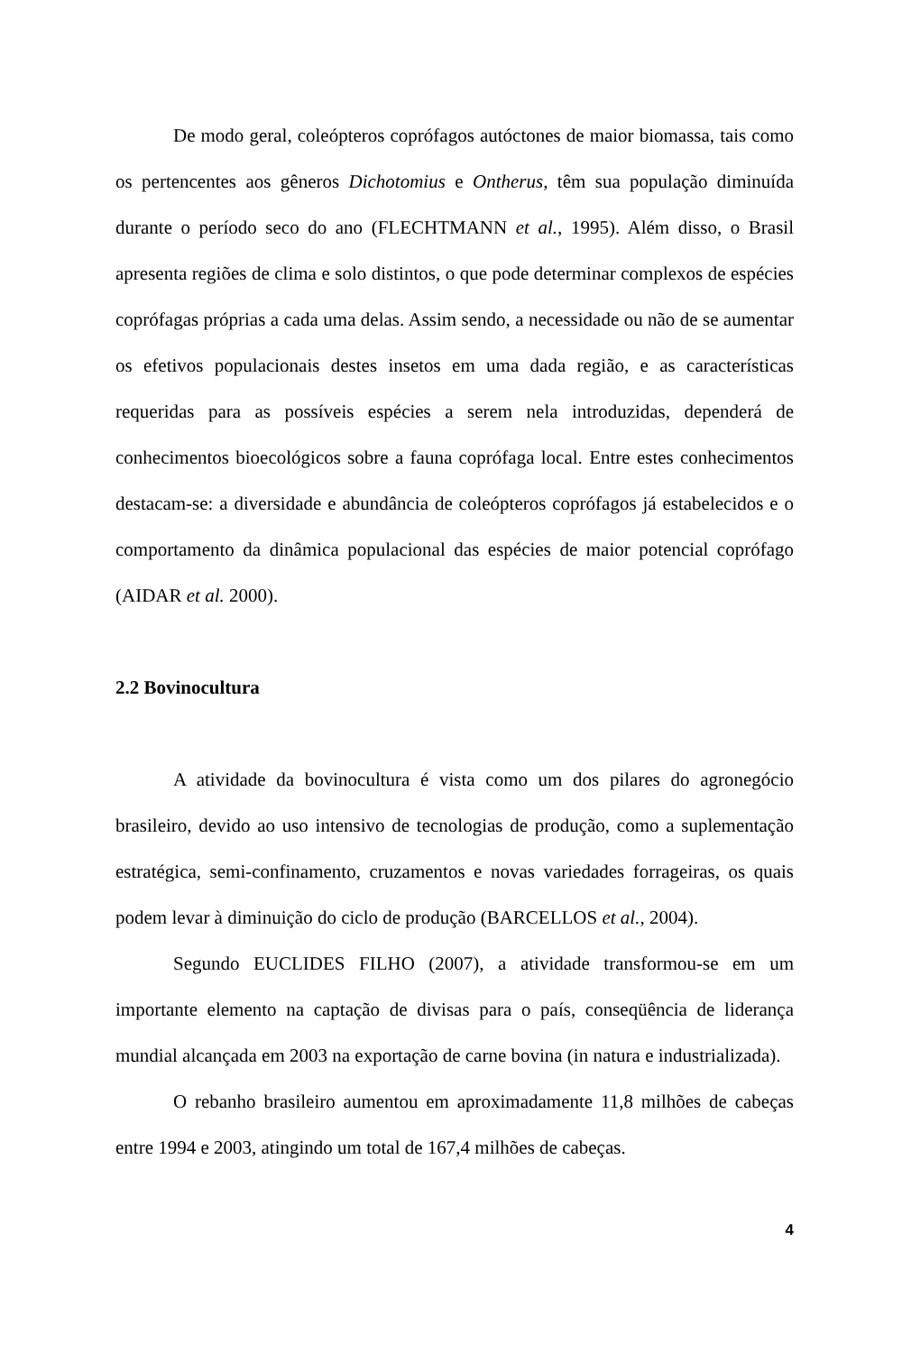De modo geral, coleópteros coprófagos autóctones de maior biomassa, tais como os pertencentes aos gêneros Dichotomius e Ontherus, têm sua população diminuída durante o período seco do ano (FLECHTMANN et al., 1995). Além disso, o Brasil apresenta regiões de clima e solo distintos, o que pode determinar complexos de espécies coprófagas próprias a cada uma delas. Assim sendo, a necessidade ou não de se aumentar os efetivos populacionais destes insetos em uma dada região, e as características requeridas para as possíveis espécies a serem nela introduzidas, dependerá de conhecimentos bioecológicos sobre a fauna coprófaga local. Entre estes conhecimentos destacam-se: a diversidade e abundância de coleópteros coprófagos já estabelecidos e o comportamento da dinâmica populacional das espécies de maior potencial coprófago (AIDAR et al. 2000).
2.2 Bovinocultura
A atividade da bovinocultura é vista como um dos pilares do agronegócio brasileiro, devido ao uso intensivo de tecnologias de produção, como a suplementação estratégica, semi-confinamento, cruzamentos e novas variedades forrageiras, os quais podem levar à diminuição do ciclo de produção (BARCELLOS et al., 2004).
Segundo EUCLIDES FILHO (2007), a atividade transformou-se em um importante elemento na captação de divisas para o país, conseqüência de liderança mundial alcançada em 2003 na exportação de carne bovina (in natura e industrializada).
O rebanho brasileiro aumentou em aproximadamente 11,8 milhões de cabeças entre 1994 e 2003, atingindo um total de 167,4 milhões de cabeças.
4